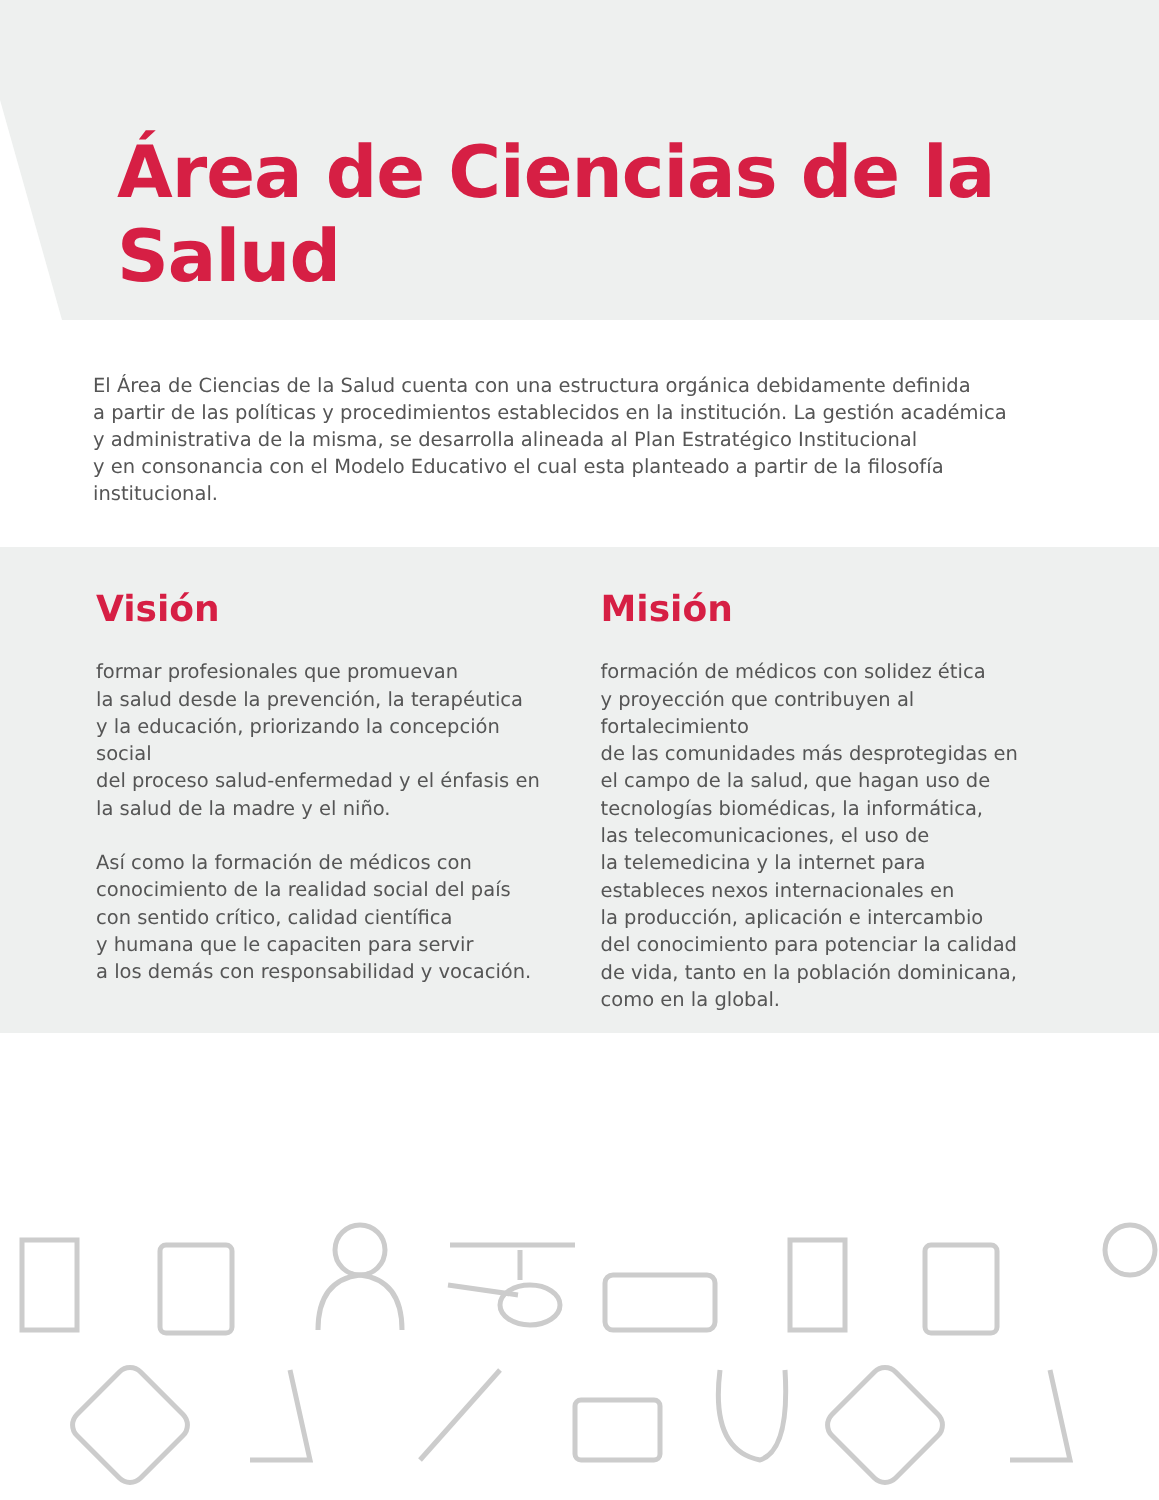Área de Ciencias de la Salud
El Área de Ciencias de la Salud cuenta con una estructura orgánica debidamente definida
a partir de las políticas y procedimientos establecidos en la institución. La gestión académica
y administrativa de la misma, se desarrolla alineada al Plan Estratégico Institucional
y en consonancia con el Modelo Educativo el cual esta planteado a partir de la filosofía
institucional.
Visión
formar profesionales que promuevan
la salud desde la prevención, la terapéutica
y la educación, priorizando la concepción social
del proceso salud-enfermedad y el énfasis en
la salud de la madre y el niño.
Así como la formación de médicos con
conocimiento de la realidad social del país
con sentido crítico, calidad científica
y humana que le capaciten para servir
a los demás con responsabilidad y vocación.
Misión
formación de médicos con solidez ética
y proyección que contribuyen al fortalecimiento
de las comunidades más desprotegidas en
el campo de la salud, que hagan uso de
tecnologías biomédicas, la informática,
las telecomunicaciones, el uso de
la telemedicina y la internet para
estableces nexos internacionales en
la producción, aplicación e intercambio
del conocimiento para potenciar la calidad
de vida, tanto en la población dominicana,
como en la global.